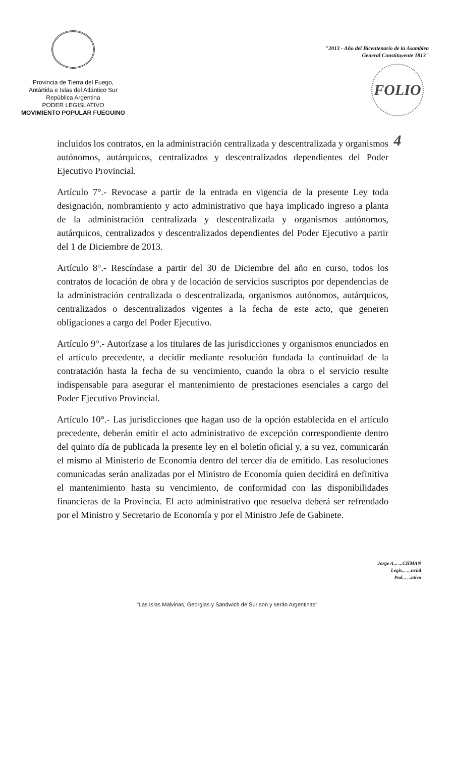Provincia de Tierra del Fuego,
Antártida e Islas del Atlántico Sur
República Argentina
PODER LEGISLATIVO
MOVIMIENTO POPULAR FUEGUINO
"2013 - Año del Bicentenario de la Asamblea
General Constituyente 1813"
FOLIO 4
incluidos los contratos, en la administración centralizada y descentralizada y organismos autónomos, autárquicos, centralizados y descentralizados dependientes del Poder Ejecutivo Provincial.
Artículo 7°.- Revocase a partir de la entrada en vigencia de la presente Ley toda designación, nombramiento y acto administrativo que haya implicado ingreso a planta de la administración centralizada y descentralizada y organismos autónomos, autárquicos, centralizados y descentralizados dependientes del Poder Ejecutivo a partir del 1 de Diciembre de 2013.
Artículo 8°.- Rescíndase a partir del 30 de Diciembre del año en curso, todos los contratos de locación de obra y de locación de servicios suscriptos por dependencias de la administración centralizada o descentralizada, organismos autónomos, autárquicos, centralizados o descentralizados vigentes a la fecha de este acto, que generen obligaciones a cargo del Poder Ejecutivo.
Artículo 9°.- Autorízase a los titulares de las jurisdicciones y organismos enunciados en el artículo precedente, a decidir mediante resolución fundada la continuidad de la contratación hasta la fecha de su vencimiento, cuando la obra o el servicio resulte indispensable para asegurar el mantenimiento de prestaciones esenciales a cargo del Poder Ejecutivo Provincial.
Artículo 10°.- Las jurisdicciones que hagan uso de la opción establecida en el artículo precedente, deberán emitir el acto administrativo de excepción correspondiente dentro del quinto día de publicada la presente ley en el boletín oficial y, a su vez, comunicarán el mismo al Ministerio de Economía dentro del tercer día de emitido. Las resoluciones comunicadas serán analizadas por el Ministro de Economía quien decidirá en definitiva el mantenimiento hasta su vencimiento, de conformidad con las disponibilidades financieras de la Provincia. El acto administrativo que resuelva deberá ser refrendado por el Ministro y Secretario de Economía y por el Ministro Jefe de Gabinete.
Jorge A... ...CHMAN
Legis... ...ncial
Pod... ...ativo
"Las Islas Malvinas, Georgias y Sandwich de Sur son y serán Argentinas"